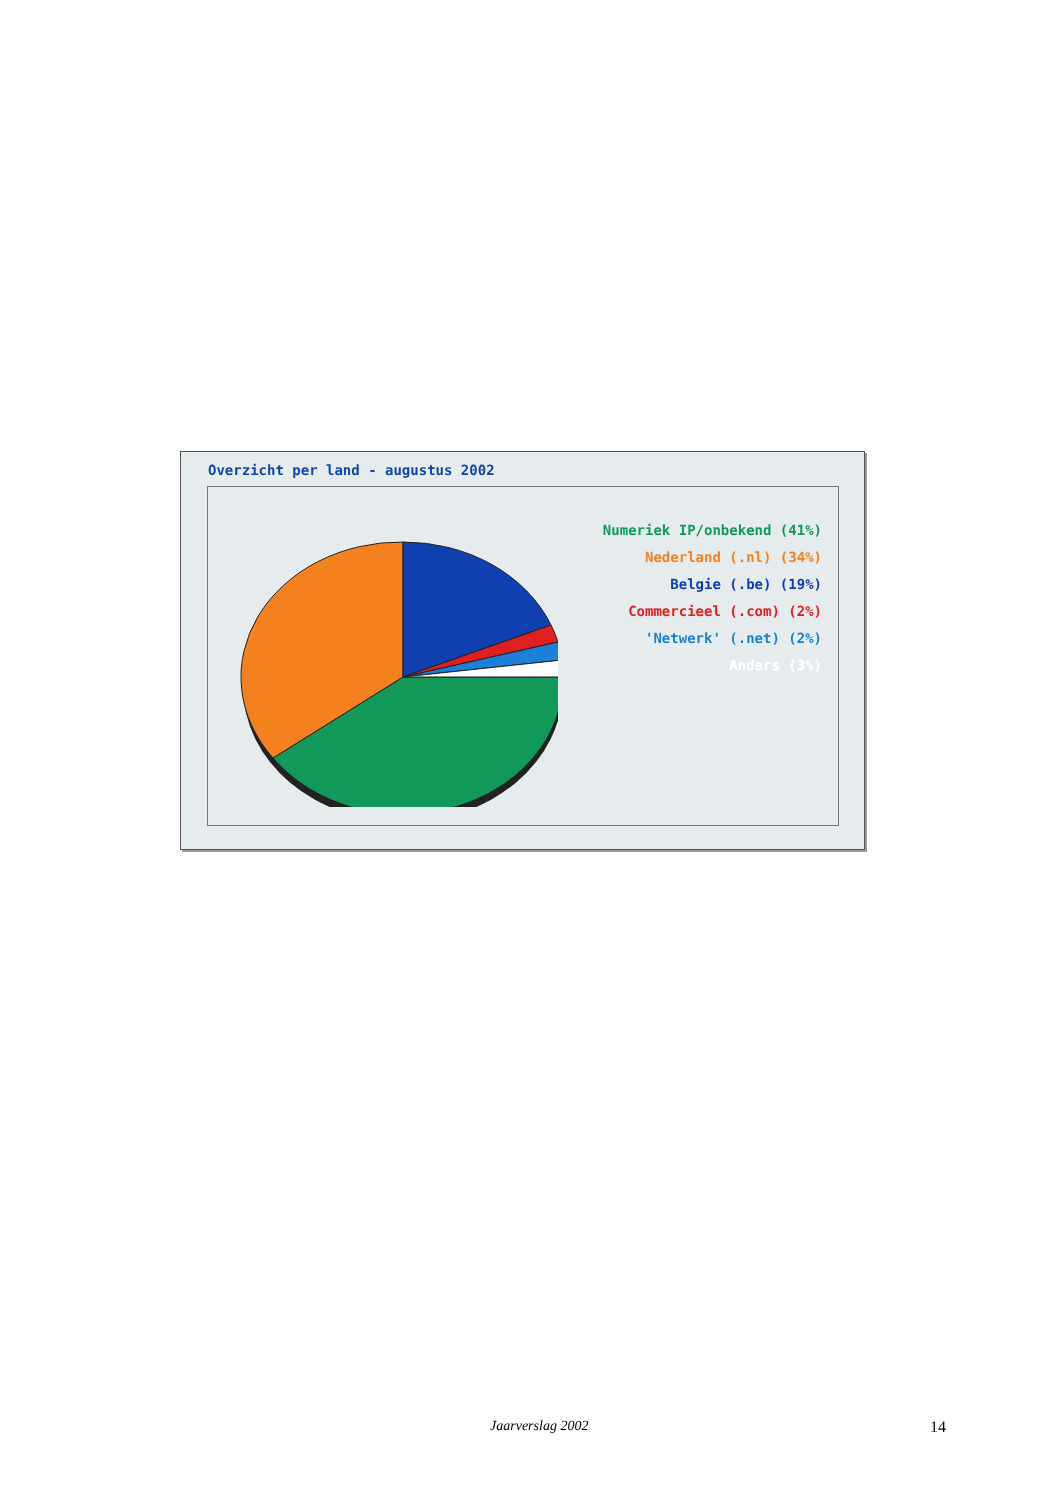Overzicht per land - augustus 2002
Numeriek IP/onbekend (41%)
Nederland (.nl) (34%)
Belgie (.be) (19%)
Commercieel (.com) (2%)
'Netwerk' (.net) (2%)
Anders (3%)
Jaarverslag 2002 14